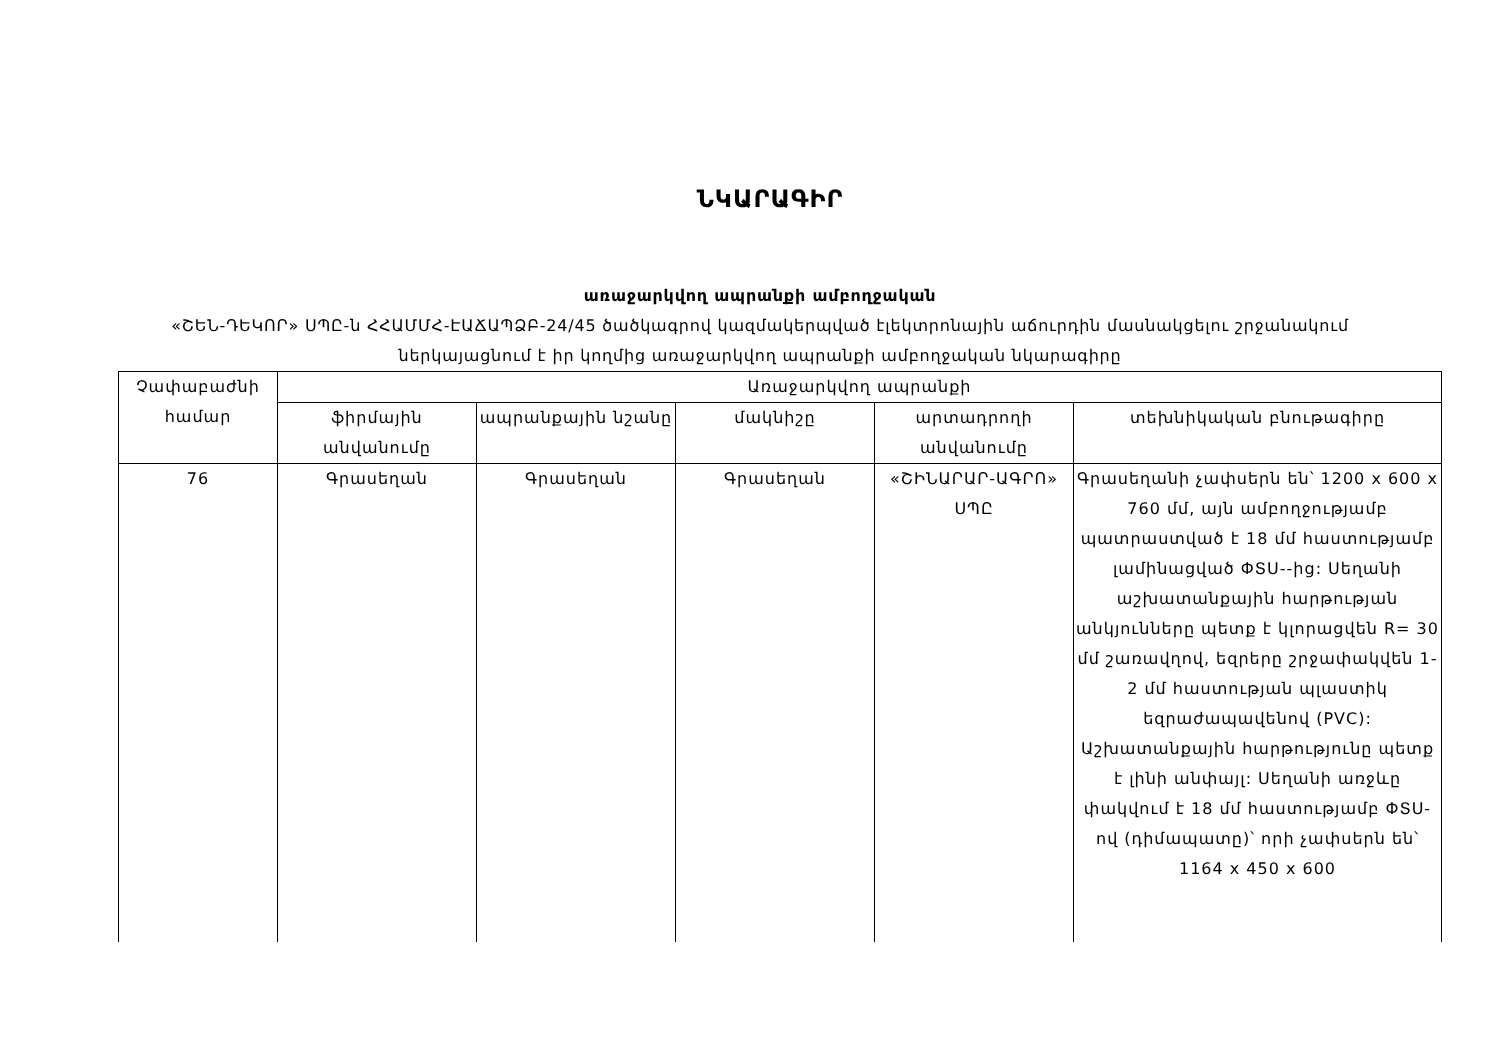ՆԿԱՐԱԳԻՐ
առաջարկվող ապրանքի ամբողջական
«ՇԵՆ-ԴԵԿՈՐ» ՍՊԸ-ն ՀՀԱՄՄՀ-ԷԱՃԱՊՁԲ-24/45 ծածկագրով կազմակերպված էլեկտրոնային աճուրդին մասնակցելու շրջանակում
ներկայացնում է իր կողմից առաջարկվող ապրանքի ամբողջական նկարագիրը
| Չափաբաժնի համար | Առաջարկվող ապրանքի | | | | |
| --- | --- | --- | --- | --- | --- |
| | ֆիրմային անվանումը | ապրանքային նշանը | մակնիշը | արտադրողի անվանումը | տեխնիկական բնութագիրը |
| 76 | Գրասեղան | Գրասեղան | Գրասեղան | «ՇԻՆԱՐԱՐ-ԱԳՐՈ» ՍՊԸ | Գրասեղանի չափսերն են՝ 1200 x 600 x 760 մմ, այն ամբողջությամբ պատրաստված է 18 մմ հաստությամբ լամինացված ՓՏՍ--ից: Սեղանի աշխատանքային հարթության անկյունները պետք է կլորացվեն R= 30 մմ շառավղով, եզրերը շրջափակվեն 1-2 մմ հաստության պլաստիկ եզրաժապավենով (PVC): Աշխատանքային հարթությունը պետք է լինի անփայլ: Սեղանի առջևը փակվում է 18 մմ հաստությամբ ՓՏՍ-ով (դիմապատը)՝ որի չափսերն են՝ 1164 x 450 x 600 |